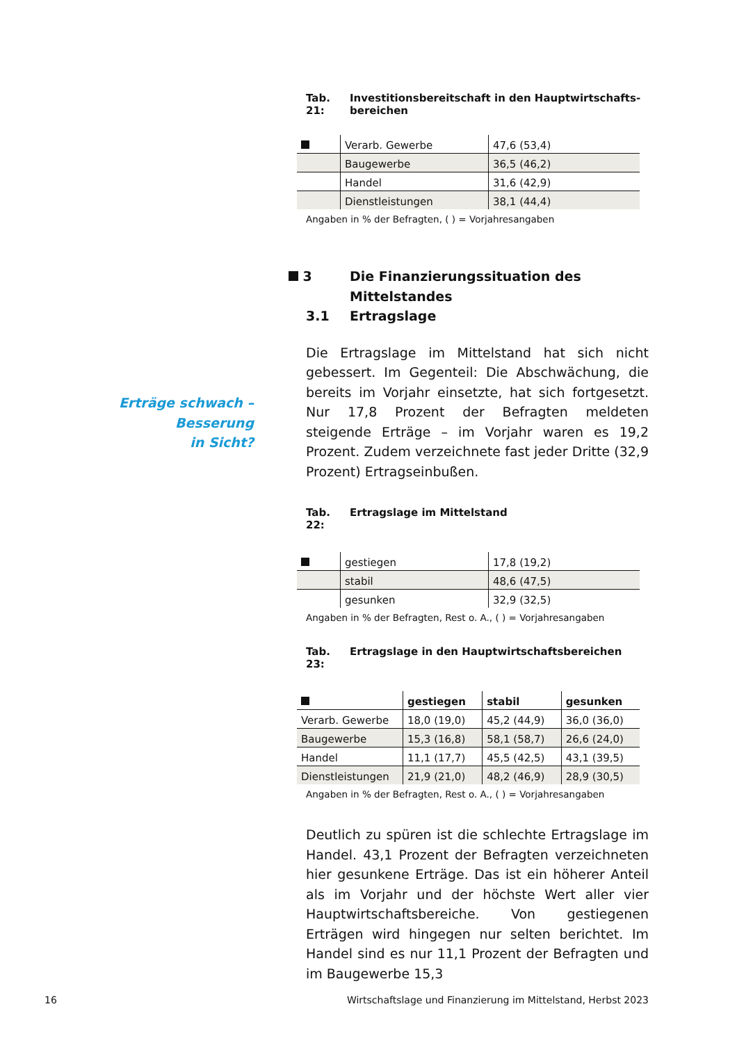Tab. 21: Investitionsbereitschaft in den Hauptwirtschafts-
bereichen
| | Verarb. Gewerbe | 47,6 (53,4) |
| | Baugewerbe | 36,5 (46,2) |
| | Handel | 31,6 (42,9) |
| | Dienstleistungen | 38,1 (44,4) |
Angaben in % der Befragten, ( ) = Vorjahresangaben
3 Die Finanzierungssituation des
Mittelstandes
3.1 Ertragslage
Die Ertragslage im Mittelstand hat sich nicht gebes­sert. Im Gegenteil: Die Abschwächung, die bereits im Vorjahr einsetzte, hat sich fortgesetzt. Nur 17,8 Pro­zent der Befragten meldeten steigende Erträge – im Vorjahr waren es 19,2 Prozent. Zudem verzeichnete fast jeder Dritte (32,9 Prozent) Ertragseinbußen.
Tab. 22: Ertragslage im Mittelstand
| | gestiegen | 17,8 (19,2) |
| | stabil | 48,6 (47,5) |
| | gesunken | 32,9 (32,5) |
Angaben in % der Befragten, Rest o. A., ( ) = Vorjahresangaben
Tab. 23: Ertragslage in den Hauptwirtschaftsbereichen
| | gestiegen | stabil | gesunken |
| --- | --- | --- | --- |
| Verarb. Gewerbe | 18,0 (19,0) | 45,2 (44,9) | 36,0 (36,0) |
| Baugewerbe | 15,3 (16,8) | 58,1 (58,7) | 26,6 (24,0) |
| Handel | 11,1 (17,7) | 45,5 (42,5) | 43,1 (39,5) |
| Dienstleistungen | 21,9 (21,0) | 48,2 (46,9) | 28,9 (30,5) |
Angaben in % der Befragten, Rest o. A., ( ) = Vorjahresangaben
Deutlich zu spüren ist die schlechte Ertragslage im Handel. 43,1 Prozent der Befragten verzeichneten hier gesunkene Erträge. Das ist ein höherer Anteil als im Vorjahr und der höchste Wert aller vier Hauptwirt­schaftsbereiche. Von gestiegenen Erträgen wird hin­gegen nur selten berichtet. Im Handel sind es nur 11,1 Prozent der Befragten und im Baugewerbe 15,3
Erträge schwach – Besserung
in Sicht?
16 Wirtschaftslage und Finanzierung im Mittelstand, Herbst 2023